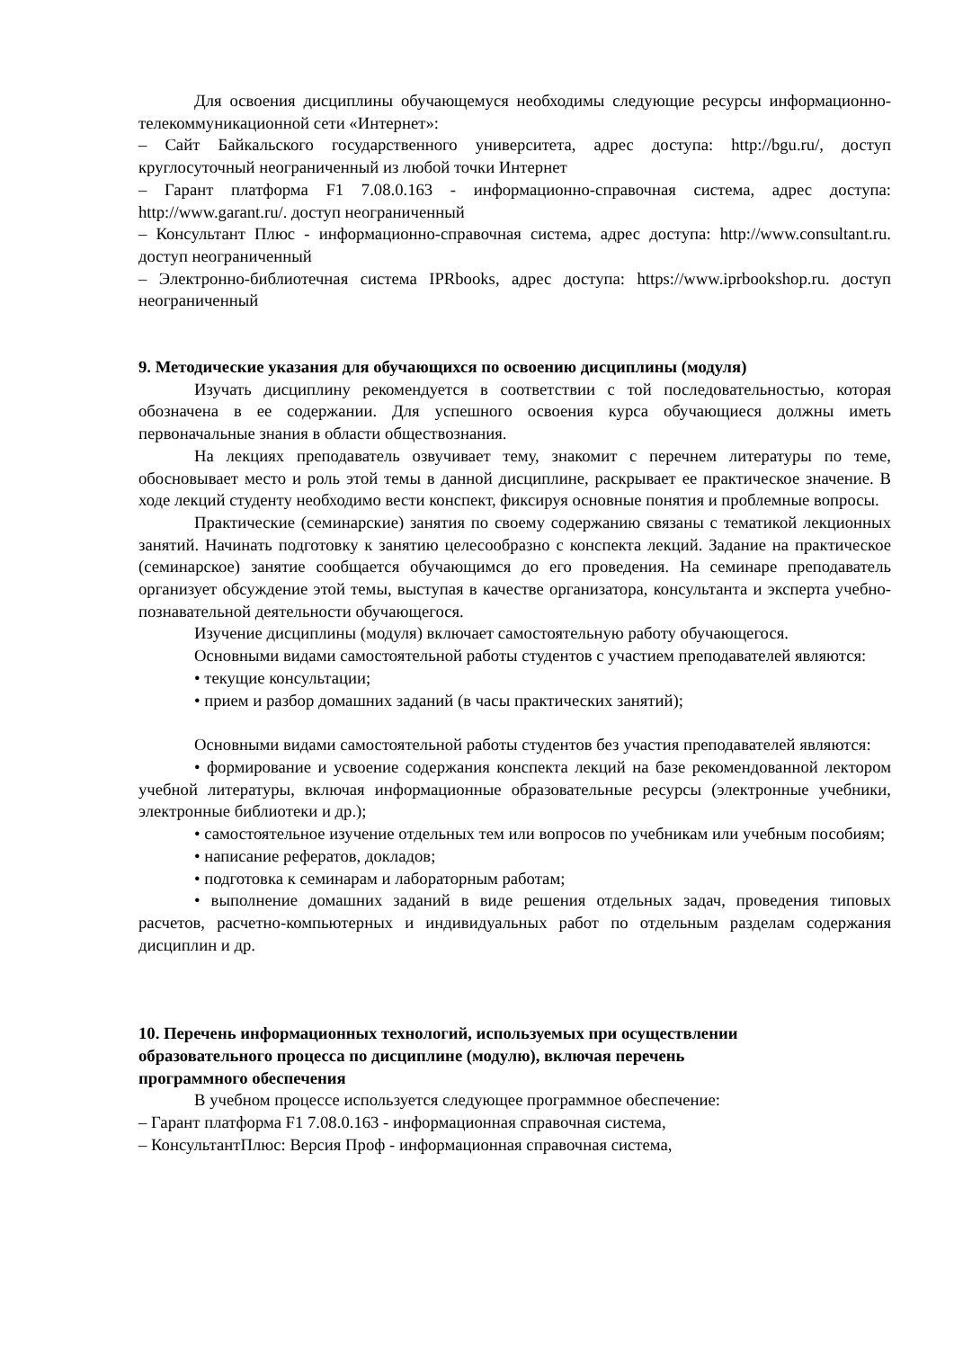Для освоения дисциплины обучающемуся необходимы следующие ресурсы информационно-телекоммуникационной сети «Интернет»:
– Сайт Байкальского государственного университета, адрес доступа: http://bgu.ru/, доступ круглосуточный неограниченный из любой точки Интернет
– Гарант платформа F1 7.08.0.163 - информационно-справочная система, адрес доступа: http://www.garant.ru/. доступ неограниченный
– Консультант Плюс - информационно-справочная система, адрес доступа: http://www.consultant.ru. доступ неограниченный
– Электронно-библиотечная система IPRbooks, адрес доступа: https://www.iprbookshop.ru. доступ неограниченный
9. Методические указания для обучающихся по освоению дисциплины (модуля)
Изучать дисциплину рекомендуется в соответствии с той последовательностью, которая обозначена в ее содержании. Для успешного освоения курса обучающиеся должны иметь первоначальные знания в области обществознания.
На лекциях преподаватель озвучивает тему, знакомит с перечнем литературы по теме, обосновывает место и роль этой темы в данной дисциплине, раскрывает ее практическое значение. В ходе лекций студенту необходимо вести конспект, фиксируя основные понятия и проблемные вопросы.
Практические (семинарские) занятия по своему содержанию связаны с тематикой лекционных занятий. Начинать подготовку к занятию целесообразно с конспекта лекций. Задание на практическое (семинарское) занятие сообщается обучающимся до его проведения. На семинаре преподаватель организует обсуждение этой темы, выступая в качестве организатора, консультанта и эксперта учебно-познавательной деятельности обучающегося.
Изучение дисциплины (модуля) включает самостоятельную работу обучающегося.
Основными видами самостоятельной работы студентов с участием преподавателей являются:
• текущие консультации;
• прием и разбор домашних заданий (в часы практических занятий);
Основными видами самостоятельной работы студентов без участия преподавателей являются:
• формирование и усвоение содержания конспекта лекций на базе рекомендованной лектором учебной литературы, включая информационные образовательные ресурсы (электронные учебники, электронные библиотеки и др.);
• самостоятельное изучение отдельных тем или вопросов по учебникам или учебным пособиям;
• написание рефератов, докладов;
• подготовка к семинарам и лабораторным работам;
• выполнение домашних заданий в виде решения отдельных задач, проведения типовых расчетов, расчетно-компьютерных и индивидуальных работ по отдельным разделам содержания дисциплин и др.
10. Перечень информационных технологий, используемых при осуществлении
образовательного процесса по дисциплине (модулю), включая перечень
программного обеспечения
В учебном процессе используется следующее программное обеспечение:
– Гарант платформа F1 7.08.0.163 - информационная справочная система,
– КонсультантПлюс: Версия Проф - информационная справочная система,